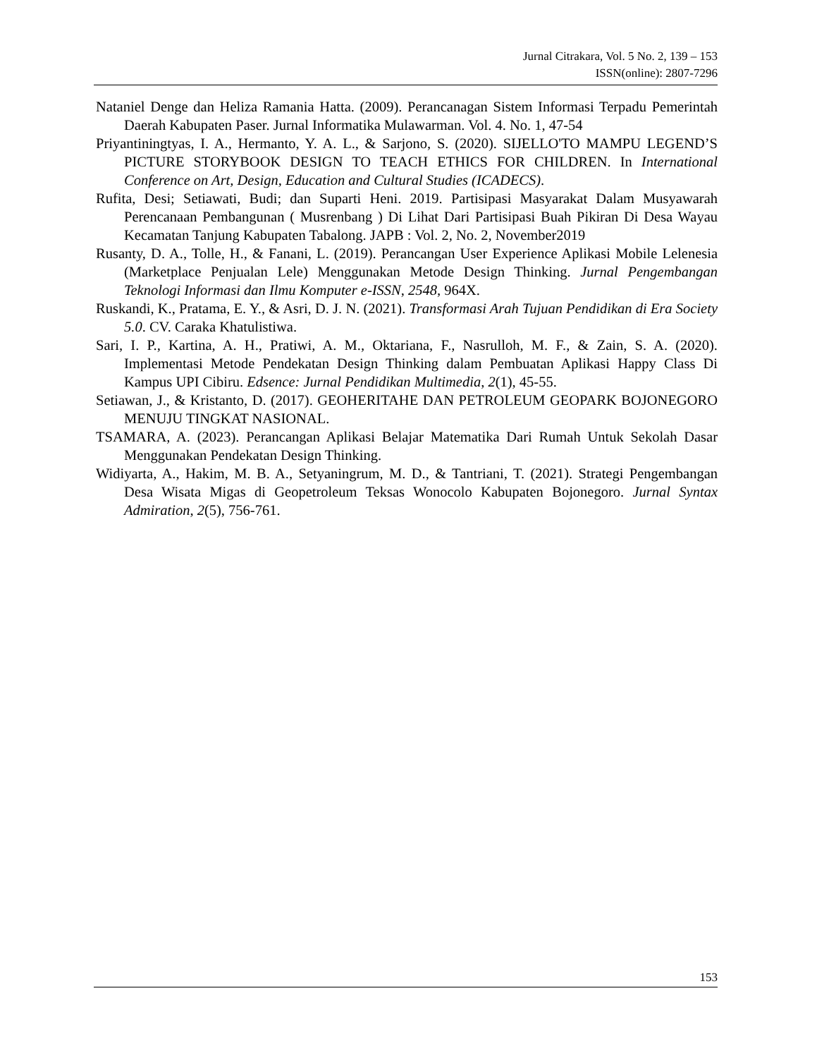Jurnal Citrakara, Vol. 5 No. 2, 139 – 153
ISSN(online): 2807-7296
Nataniel Denge dan Heliza Ramania Hatta. (2009). Perancanagan Sistem Informasi Terpadu Pemerintah Daerah Kabupaten Paser. Jurnal Informatika Mulawarman. Vol. 4. No. 1, 47-54
Priyantiningtyas, I. A., Hermanto, Y. A. L., & Sarjono, S. (2020). SIJELLO'TO MAMPU LEGEND’S PICTURE STORYBOOK DESIGN TO TEACH ETHICS FOR CHILDREN. In International Conference on Art, Design, Education and Cultural Studies (ICADECS).
Rufita, Desi; Setiawati, Budi; dan Suparti Heni. 2019. Partisipasi Masyarakat Dalam Musyawarah Perencanaan Pembangunan ( Musrenbang ) Di Lihat Dari Partisipasi Buah Pikiran Di Desa Wayau Kecamatan Tanjung Kabupaten Tabalong. JAPB : Vol. 2, No. 2, November2019
Rusanty, D. A., Tolle, H., & Fanani, L. (2019). Perancangan User Experience Aplikasi Mobile Lelenesia (Marketplace Penjualan Lele) Menggunakan Metode Design Thinking. Jurnal Pengembangan Teknologi Informasi dan Ilmu Komputer e-ISSN, 2548, 964X.
Ruskandi, K., Pratama, E. Y., & Asri, D. J. N. (2021). Transformasi Arah Tujuan Pendidikan di Era Society 5.0. CV. Caraka Khatulistiwa.
Sari, I. P., Kartina, A. H., Pratiwi, A. M., Oktariana, F., Nasrulloh, M. F., & Zain, S. A. (2020). Implementasi Metode Pendekatan Design Thinking dalam Pembuatan Aplikasi Happy Class Di Kampus UPI Cibiru. Edsence: Jurnal Pendidikan Multimedia, 2(1), 45-55.
Setiawan, J., & Kristanto, D. (2017). GEOHERITAHE DAN PETROLEUM GEOPARK BOJONEGORO MENUJU TINGKAT NASIONAL.
TSAMARA, A. (2023). Perancangan Aplikasi Belajar Matematika Dari Rumah Untuk Sekolah Dasar Menggunakan Pendekatan Design Thinking.
Widiyarta, A., Hakim, M. B. A., Setyaningrum, M. D., & Tantriani, T. (2021). Strategi Pengembangan Desa Wisata Migas di Geopetroleum Teksas Wonocolo Kabupaten Bojonegoro. Jurnal Syntax Admiration, 2(5), 756-761.
153